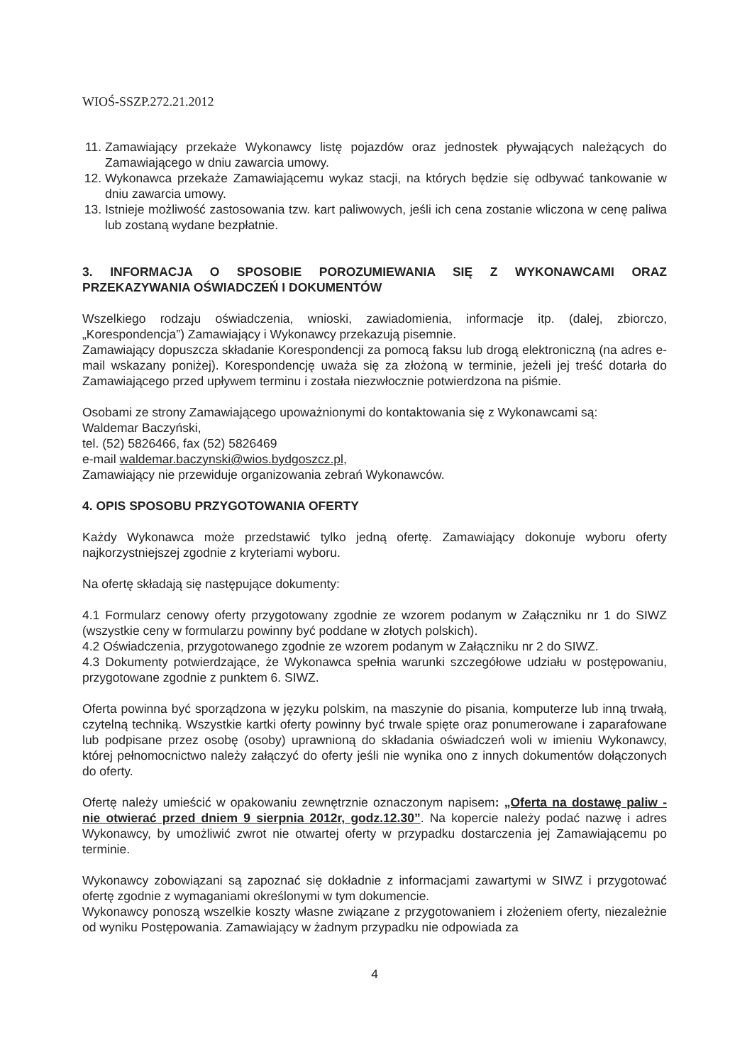WIOŚ-SSZP.272.21.2012
11. Zamawiający przekaże Wykonawcy listę pojazdów oraz jednostek pływających należących do Zamawiającego w dniu zawarcia umowy.
12. Wykonawca przekaże Zamawiającemu wykaz stacji, na których będzie się odbywać tankowanie w dniu zawarcia umowy.
13. Istnieje możliwość zastosowania tzw. kart paliwowych, jeśli ich cena zostanie wliczona w cenę paliwa lub zostaną wydane bezpłatnie.
3. INFORMACJA O SPOSOBIE POROZUMIEWANIA SIĘ Z WYKONAWCAMI ORAZ PRZEKAZYWANIA OŚWIADCZEŃ I DOKUMENTÓW
Wszelkiego rodzaju oświadczenia, wnioski, zawiadomienia, informacje itp. (dalej, zbiorczo, „Korespondencja”) Zamawiający i Wykonawcy przekazują pisemnie.
Zamawiający dopuszcza składanie Korespondencji za pomocą faksu lub drogą elektroniczną (na adres e-mail wskazany poniżej). Korespondencję uważa się za złożoną w terminie, jeżeli jej treść dotarła do Zamawiającego przed upływem terminu i została niezwłocznie potwierdzona na piśmie.
Osobami ze strony Zamawiającego upoważnionymi do kontaktowania się z Wykonawcami są:
Waldemar Baczyński,
tel. (52) 5826466, fax (52) 5826469
e-mail waldemar.baczynski@wios.bydgoszcz.pl,
Zamawiający nie przewiduje organizowania zebrań Wykonawców.
4. OPIS SPOSOBU PRZYGOTOWANIA OFERTY
Każdy Wykonawca może przedstawić tylko jedną ofertę. Zamawiający dokonuje wyboru oferty najkorzystniejszej zgodnie z kryteriami wyboru.
Na ofertę składają się następujące dokumenty:
4.1 Formularz cenowy oferty przygotowany zgodnie ze wzorem podanym w Załączniku nr 1 do SIWZ (wszystkie ceny w formularzu powinny być poddane w złotych polskich).
4.2 Oświadczenia, przygotowanego zgodnie ze wzorem podanym w Załączniku nr 2 do SIWZ.
4.3 Dokumenty potwierdzające, że Wykonawca spełnia warunki szczegółowe udziału w postępowaniu, przygotowane zgodnie z punktem 6. SIWZ.
Oferta powinna być sporządzona w języku polskim, na maszynie do pisania, komputerze lub inną trwałą, czytelną techniką. Wszystkie kartki oferty powinny być trwale spięte oraz ponumerowane i zaparafowane lub podpisane przez osobę (osoby) uprawnioną do składania oświadczeń woli w imieniu Wykonawcy, której pełnomocnictwo należy załączyć do oferty jeśli nie wynika ono z innych dokumentów dołączonych do oferty.
Ofertę należy umieścić w opakowaniu zewnętrznie oznaczonym napisem: „Oferta na dostawę paliw - nie otwierać przed dniem 9 sierpnia 2012r, godz.12.30”. Na kopercie należy podać nazwę i adres Wykonawcy, by umożliwić zwrot nie otwartej oferty w przypadku dostarczenia jej Zamawiającemu po terminie.
Wykonawcy zobowiązani są zapoznać się dokładnie z informacjami zawartymi w SIWZ i przygotować ofertę zgodnie z wymaganiami określonymi w tym dokumencie.
Wykonawcy ponoszą wszelkie koszty własne związane z przygotowaniem i złożeniem oferty, niezależnie od wyniku Postępowania. Zamawiający w żadnym przypadku nie odpowiada za
4